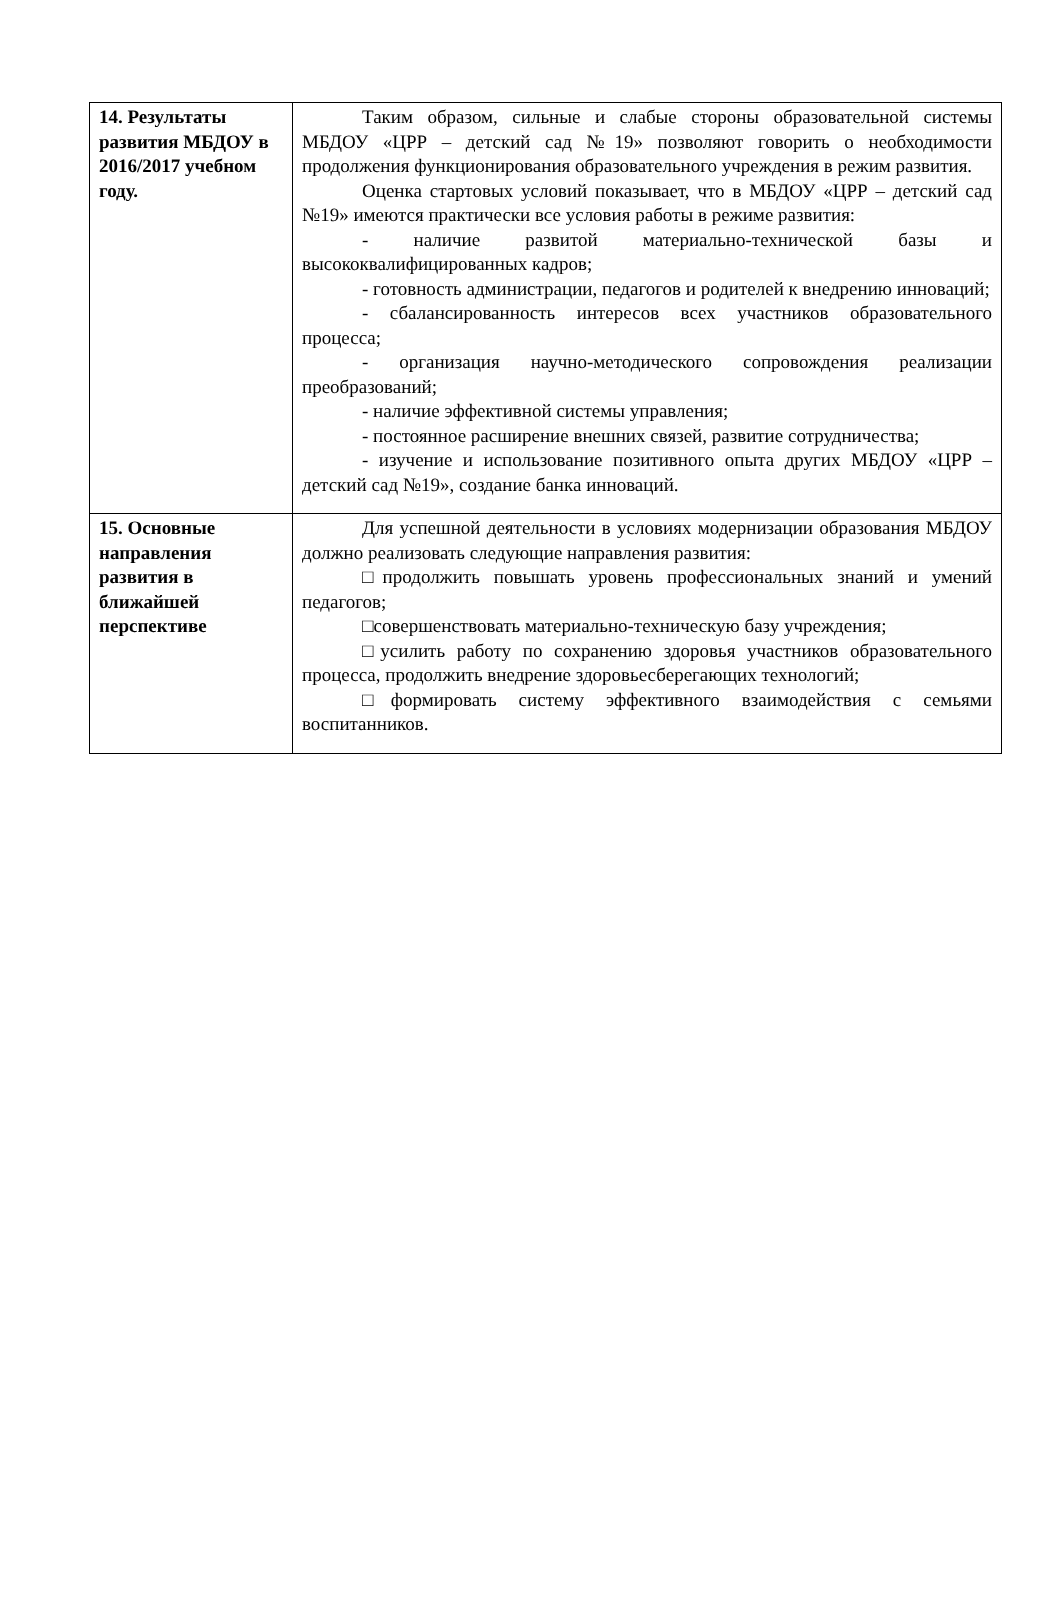| 14. Результаты развития МБДОУ в 2016/2017 учебном году. | Таким образом, сильные и слабые стороны образовательной системы МБДОУ «ЦРР – детский сад №19» позволяют говорить о необходимости продолжения функционирования образовательного учреждения в режим развития. Оценка стартовых условий показывает, что в МБДОУ «ЦРР – детский сад №19» имеются практически все условия работы в режиме развития: - наличие развитой материально-технической базы и высококвалифицированных кадров; - готовность администрации, педагогов и родителей к внедрению инноваций; - сбалансированность интересов всех участников образовательного процесса; - организация научно-методического сопровождения реализации преобразований; - наличие эффективной системы управления; - постоянное расширение внешних связей, развитие сотрудничества; - изучение и использование позитивного опыта других МБДОУ «ЦРР – детский сад №19», создание банка инноваций. |
| 15. Основные направления развития в ближайшей перспективе | Для успешной деятельности в условиях модернизации образования МБДОУ должно реализовать следующие направления развития: □продолжить повышать уровень профессиональных знаний и умений педагогов; □совершенствовать материально-техническую базу учреждения; □усилить работу по сохранению здоровья участников образовательного процесса, продолжить внедрение здоровьесберегающих технологий; □формировать систему эффективного взаимодействия с семьями воспитанников. |